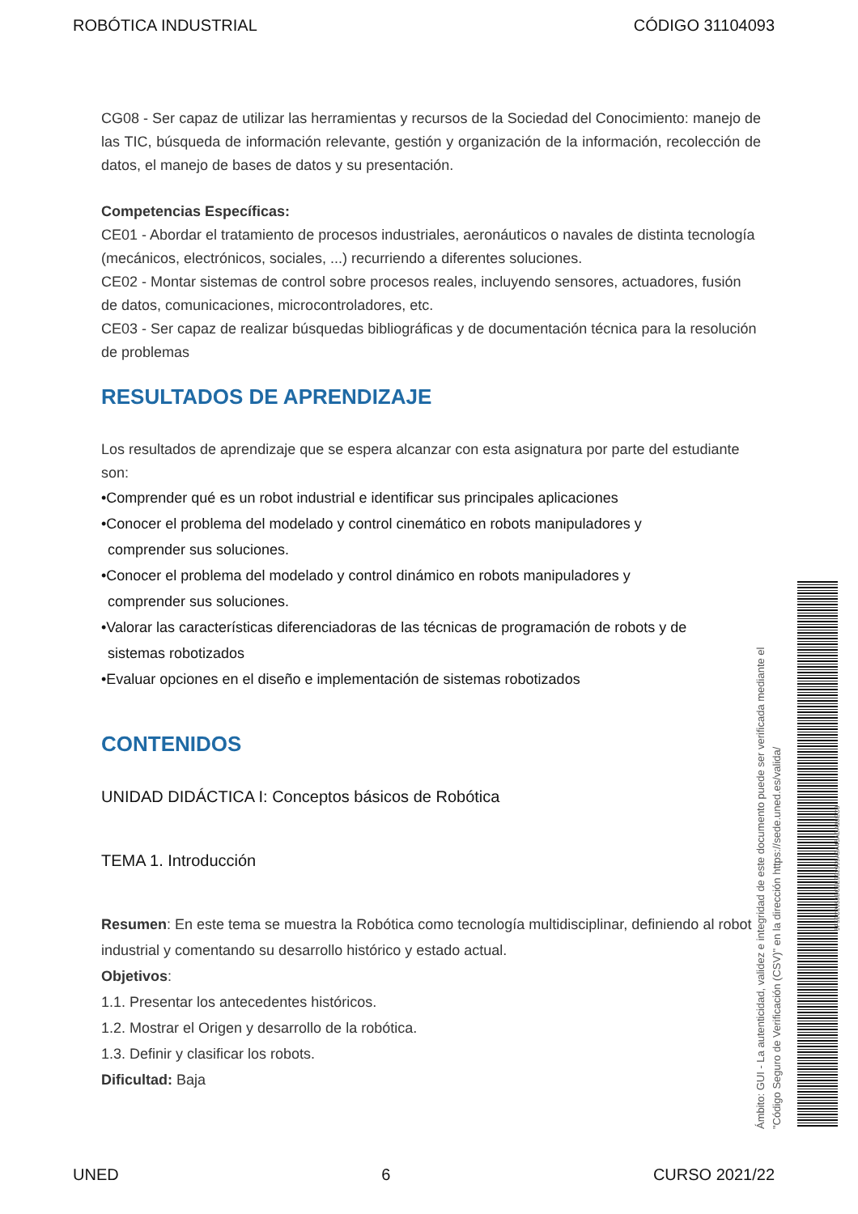ROBÓTICA INDUSTRIAL CÓDIGO 31104093
CG08 - Ser capaz de utilizar las herramientas y recursos de la Sociedad del Conocimiento: manejo de las TIC, búsqueda de información relevante, gestión y organización de la información, recolección de datos, el manejo de bases de datos y su presentación.
Competencias Específicas:
CE01 - Abordar el tratamiento de procesos industriales, aeronáuticos o navales de distinta tecnología (mecánicos, electrónicos, sociales, ...) recurriendo a diferentes soluciones.
CE02 - Montar sistemas de control sobre procesos reales, incluyendo sensores, actuadores, fusión de datos, comunicaciones, microcontroladores, etc.
CE03 - Ser capaz de realizar búsquedas bibliográficas y de documentación técnica para la resolución de problemas
RESULTADOS DE APRENDIZAJE
Los resultados de aprendizaje que se espera alcanzar con esta asignatura por parte del estudiante son:
•Comprender qué es un robot industrial e identificar sus principales aplicaciones
•Conocer el problema del modelado y control cinemático en robots manipuladores y
comprender sus soluciones.
•Conocer el problema del modelado y control dinámico en robots manipuladores y
comprender sus soluciones.
•Valorar las características diferenciadoras de las técnicas de programación de robots y de
sistemas robotizados
•Evaluar opciones en el diseño e implementación de sistemas robotizados
CONTENIDOS
UNIDAD DIDÁCTICA I: Conceptos básicos de Robótica
TEMA 1. Introducción
Resumen: En este tema se muestra la Robótica como tecnología multidisciplinar, definiendo al robot industrial y comentando su desarrollo histórico y estado actual.
Objetivos:
1.1. Presentar los antecedentes históricos.
1.2. Mostrar el Origen y desarrollo de la robótica.
1.3. Definir y clasificar los robots.
Dificultad: Baja
Ámbito: GUI - La autenticidad, validez e integridad de este documento puede ser verificada mediante el
"Código Seguro de Verificación (CSV)" en la dirección https://sede.uned.es/valida/
5F52C2653BC8E332999A9A45ADA18EC8
UNED 6 CURSO 2021/22